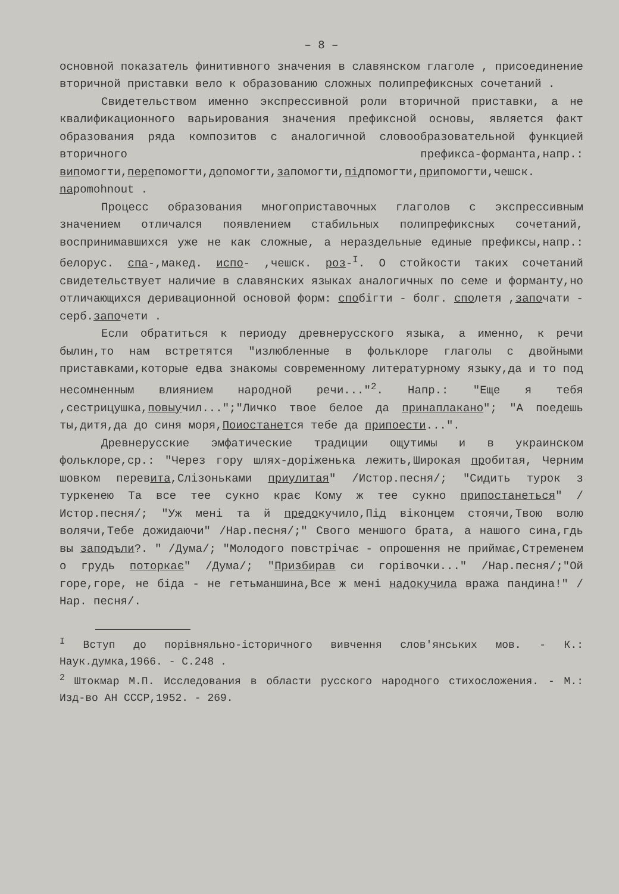– 8 –
основной показатель финитивного значения в славянском глаголе , присоединение вторичной приставки вело к образованию сложных полипрефиксных сочетаний .
Свидетельством именно экспрессивной роли вторичной приставки, а не квалификационного варьирования значения префиксной основы, является факт образования ряда композитов с аналогичной словообразовательной функцией вторичного префикса-форманта,напр.: випомогти,перепомогти,допомогти,запомогти,підпомогти,припомогти,чешск. napomohnout .
Процесс образования многоприставочных глаголов с экспрессивным значением отличался появлением стабильных полипрефиксных сочетаний, воспринимавшихся уже не как сложные, а нераздельные единые префиксы,напр.: белорус. спа-,макед. испо- ,чешск. роз-<sup>I</sup>. О стойкости таких сочетаний свидетельствует наличие в славянских языках аналогичных по семе и форманту,но отличающихся деривационной основой форм: спобігти - болг. сполетя ,започати - серб.започети .
Если обратиться к периоду древнерусского языка, а именно, к речи былин,то нам встретятся "излюбленные в фольклоре глаголы с двойными приставками,которые едва знакомы современному литературному языку,да и то под несомненным влиянием народной речи..."<sup>2</sup>. Напр.: "Еще я тебя ,сестрицушка,повыучил...";"Личко твое белое да принаплакано"; "А поедешь ты,дитя,да до синя моря,Поиостанется тебе да припоести...".
Древнерусские эмфатические традиции ощутимы и в украинском фольклоре,ср.: "Через гору шлях-доріженька лежить,Широкая пробитая, Черним шовком перевита,Слізоньками приулитая" /Истор.песня/; "Сидить турок з туркенею Та все тее сукно крає Кому ж тее сукно припостанеться" /Истор.песня/; "Уж мені та й предокучило,Під віконцем стоячи,Твою волю волячи,Тебе дожидаючи" /Нар.песня/;" Свого меншого брата, а нашого сина,гдь вы заподъли?. " /Дума/; "Молодого повстрічає - опрошення не приймає,Стременем о грудь поторкає" /Дума/; "Призбирав си горівочки..." /Нар.песня/;"Ой горе,горе, не біда - не гетьманшина,Все ж мені надокучила вража пандина!" /Нар. песня/.
<sup>I</sup> Вступ до порівняльно-історичного вивчення слов'янських мов. - К.: Наук.думка,1966. - С.248 .
<sup>2</sup> Штокмар М.П. Исследования в области русского народного стихосложения. - М.: Изд-во АН СССР,1952. - 269.